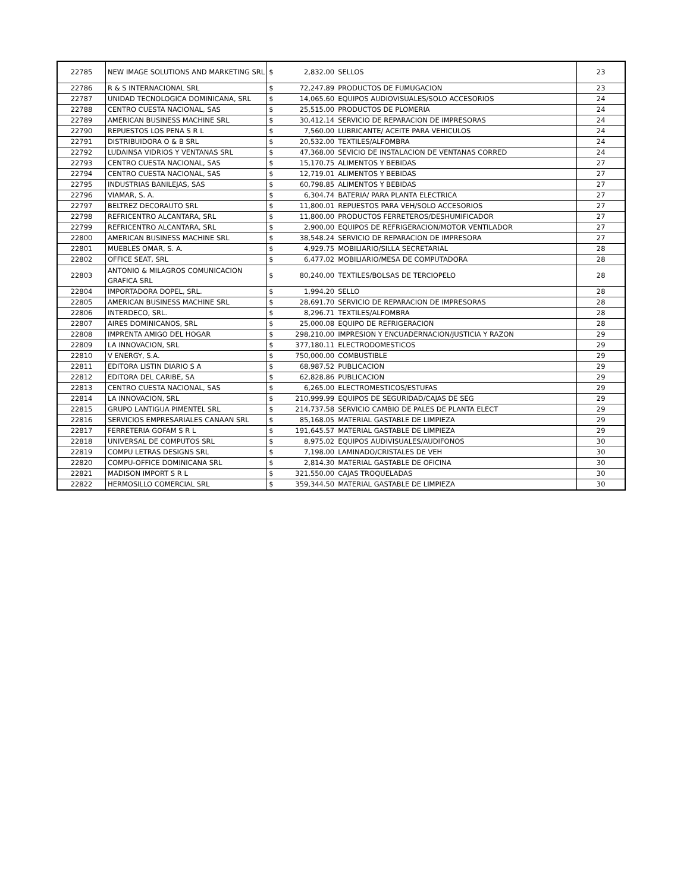| 22785 | NEW IMAGE SOLUTIONS AND MARKETING SRL | $ 2,832.00 | SELLOS | 23 |
| 22786 | R & S INTERNACIONAL SRL | $ 72,247.89 | PRODUCTOS DE FUMUGACION | 23 |
| 22787 | UNIDAD TECNOLOGICA DOMINICANA, SRL | $ 14,065.60 | EQUIPOS AUDIOVISUALES/SOLO ACCESORIOS | 24 |
| 22788 | CENTRO CUESTA NACIONAL, SAS | $ 25,515.00 | PRODUCTOS DE PLOMERIA | 24 |
| 22789 | AMERICAN BUSINESS MACHINE SRL | $ 30,412.14 | SERVICIO DE REPARACION DE IMPRESORAS | 24 |
| 22790 | REPUESTOS LOS PENA S R L | $ 7,560.00 | LUBRICANTE/ ACEITE PARA VEHICULOS | 24 |
| 22791 | DISTRIBUIDORA O & B SRL | $ 20,532.00 | TEXTILES/ALFOMBRA | 24 |
| 22792 | LUDAINSA VIDRIOS Y VENTANAS SRL | $ 47,368.00 | SEVICIO DE INSTALACION DE VENTANAS CORRED | 24 |
| 22793 | CENTRO CUESTA NACIONAL, SAS | $ 15,170.75 | ALIMENTOS Y BEBIDAS | 27 |
| 22794 | CENTRO CUESTA NACIONAL, SAS | $ 12,719.01 | ALIMENTOS Y BEBIDAS | 27 |
| 22795 | INDUSTRIAS BANILEJAS, SAS | $ 60,798.85 | ALIMENTOS Y BEBIDAS | 27 |
| 22796 | VIAMAR, S. A. | $ 6,304.74 | BATERIA/ PARA PLANTA ELECTRICA | 27 |
| 22797 | BELTREZ DECORAUTO SRL | $ 11,800.01 | REPUESTOS PARA VEH/SOLO ACCESORIOS | 27 |
| 22798 | REFRICENTRO ALCANTARA, SRL | $ 11,800.00 | PRODUCTOS FERRETEROS/DESHUMIFICADOR | 27 |
| 22799 | REFRICENTRO ALCANTARA, SRL | $ 2,900.00 | EQUIPOS DE REFRIGERACION/MOTOR VENTILADOR | 27 |
| 22800 | AMERICAN BUSINESS MACHINE SRL | $ 38,548.24 | SERVICIO DE REPARACION DE IMPRESORA | 27 |
| 22801 | MUEBLES OMAR, S. A. | $ 4,929.75 | MOBILIARIO/SILLA SECRETARIAL | 28 |
| 22802 | OFFICE SEAT, SRL | $ 6,477.02 | MOBILIARIO/MESA DE COMPUTADORA | 28 |
| 22803 | ANTONIO & MILAGROS COMUNICACION GRAFICA SRL | $ 80,240.00 | TEXTILES/BOLSAS DE TERCIOPELO | 28 |
| 22804 | IMPORTADORA DOPEL, SRL. | $ 1,994.20 | SELLO | 28 |
| 22805 | AMERICAN BUSINESS MACHINE SRL | $ 28,691.70 | SERVICIO DE REPARACION DE IMPRESORAS | 28 |
| 22806 | INTERDECO, SRL. | $ 8,296.71 | TEXTILES/ALFOMBRA | 28 |
| 22807 | AIRES DOMINICANOS, SRL | $ 25,000.08 | EQUIPO DE REFRIGERACION | 28 |
| 22808 | IMPRENTA AMIGO DEL HOGAR | $ 298,210.00 | IMPRESION Y ENCUADERNACION/JUSTICIA Y RAZON | 29 |
| 22809 | LA INNOVACION, SRL | $ 377,180.11 | ELECTRODOMESTICOS | 29 |
| 22810 | V ENERGY, S.A. | $ 750,000.00 | COMBUSTIBLE | 29 |
| 22811 | EDITORA LISTIN DIARIO S A | $ 68,987.52 | PUBLICACION | 29 |
| 22812 | EDITORA DEL CARIBE, SA | $ 62,828.86 | PUBLICACION | 29 |
| 22813 | CENTRO CUESTA NACIONAL, SAS | $ 6,265.00 | ELECTROMESTICOS/ESTUFAS | 29 |
| 22814 | LA INNOVACION, SRL | $ 210,999.99 | EQUIPOS DE SEGURIDAD/CAJAS DE SEG | 29 |
| 22815 | GRUPO LANTIGUA PIMENTEL SRL | $ 214,737.58 | SERVICIO CAMBIO DE PALES DE PLANTA ELECT | 29 |
| 22816 | SERVICIOS EMPRESARIALES CANAAN SRL | $ 85,168.05 | MATERIAL GASTABLE DE LIMPIEZA | 29 |
| 22817 | FERRETERIA GOFAM S R L | $ 191,645.57 | MATERIAL GASTABLE DE LIMPIEZA | 29 |
| 22818 | UNIVERSAL DE COMPUTOS SRL | $ 8,975.02 | EQUIPOS AUDIVISUALES/AUDIFONOS | 30 |
| 22819 | COMPU LETRAS DESIGNS SRL | $ 7,198.00 | LAMINADO/CRISTALES DE VEH | 30 |
| 22820 | COMPU-OFFICE DOMINICANA SRL | $ 2,814.30 | MATERIAL GASTABLE DE OFICINA | 30 |
| 22821 | MADISON IMPORT S R L | $ 321,550.00 | CAJAS TROQUELADAS | 30 |
| 22822 | HERMOSILLO COMERCIAL SRL | $ 359,344.50 | MATERIAL GASTABLE DE LIMPIEZA | 30 |